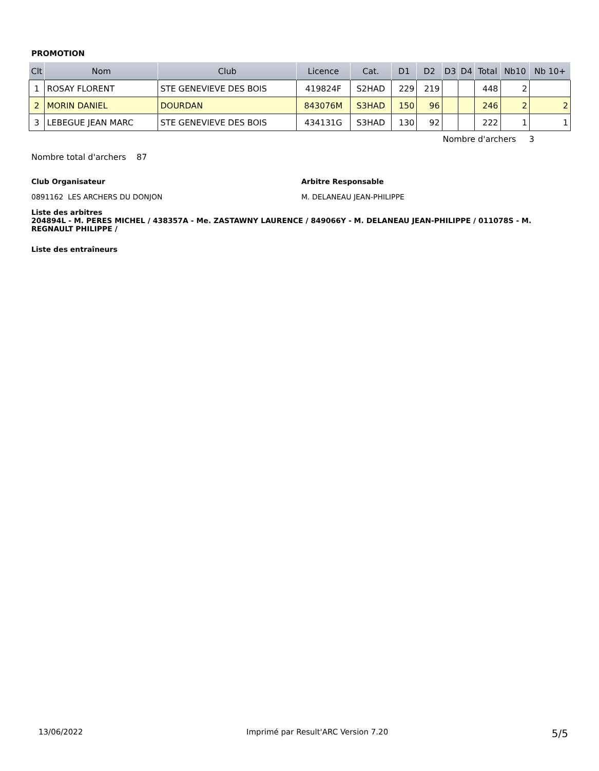PROMOTION
| Clt | Nom | Club | Licence | Cat. | D1 | D2 | D3 | D4 | Total | Nb10 | Nb 10+ |
| --- | --- | --- | --- | --- | --- | --- | --- | --- | --- | --- | --- |
| 1 | ROSAY FLORENT | STE GENEVIEVE DES BOIS | 419824F | S2HAD | 229 | 219 | | | 448 | 2 | |
| 2 | MORIN DANIEL | DOURDAN | 843076M | S3HAD | 150 | 96 | | | 246 | 2 | 2 |
| 3 | LEBEGUE JEAN MARC | STE GENEVIEVE DES BOIS | 434131G | S3HAD | 130 | 92 | | | 222 | 1 | 1 |
Nombre d'archers 3
Nombre total d'archers 87
Club Organisateur
0891162 LES ARCHERS DU DONJON
Arbitre Responsable
M. DELANEAU JEAN-PHILIPPE
Liste des arbitres
204894L - M. PERES MICHEL / 438357A - Me. ZASTAWNY LAURENCE / 849066Y - M. DELANEAU JEAN-PHILIPPE / 011078S - M. REGNAULT PHILIPPE /
Liste des entraîneurs
13/06/2022 Imprimé par Result'ARC Version 7.20 5/5